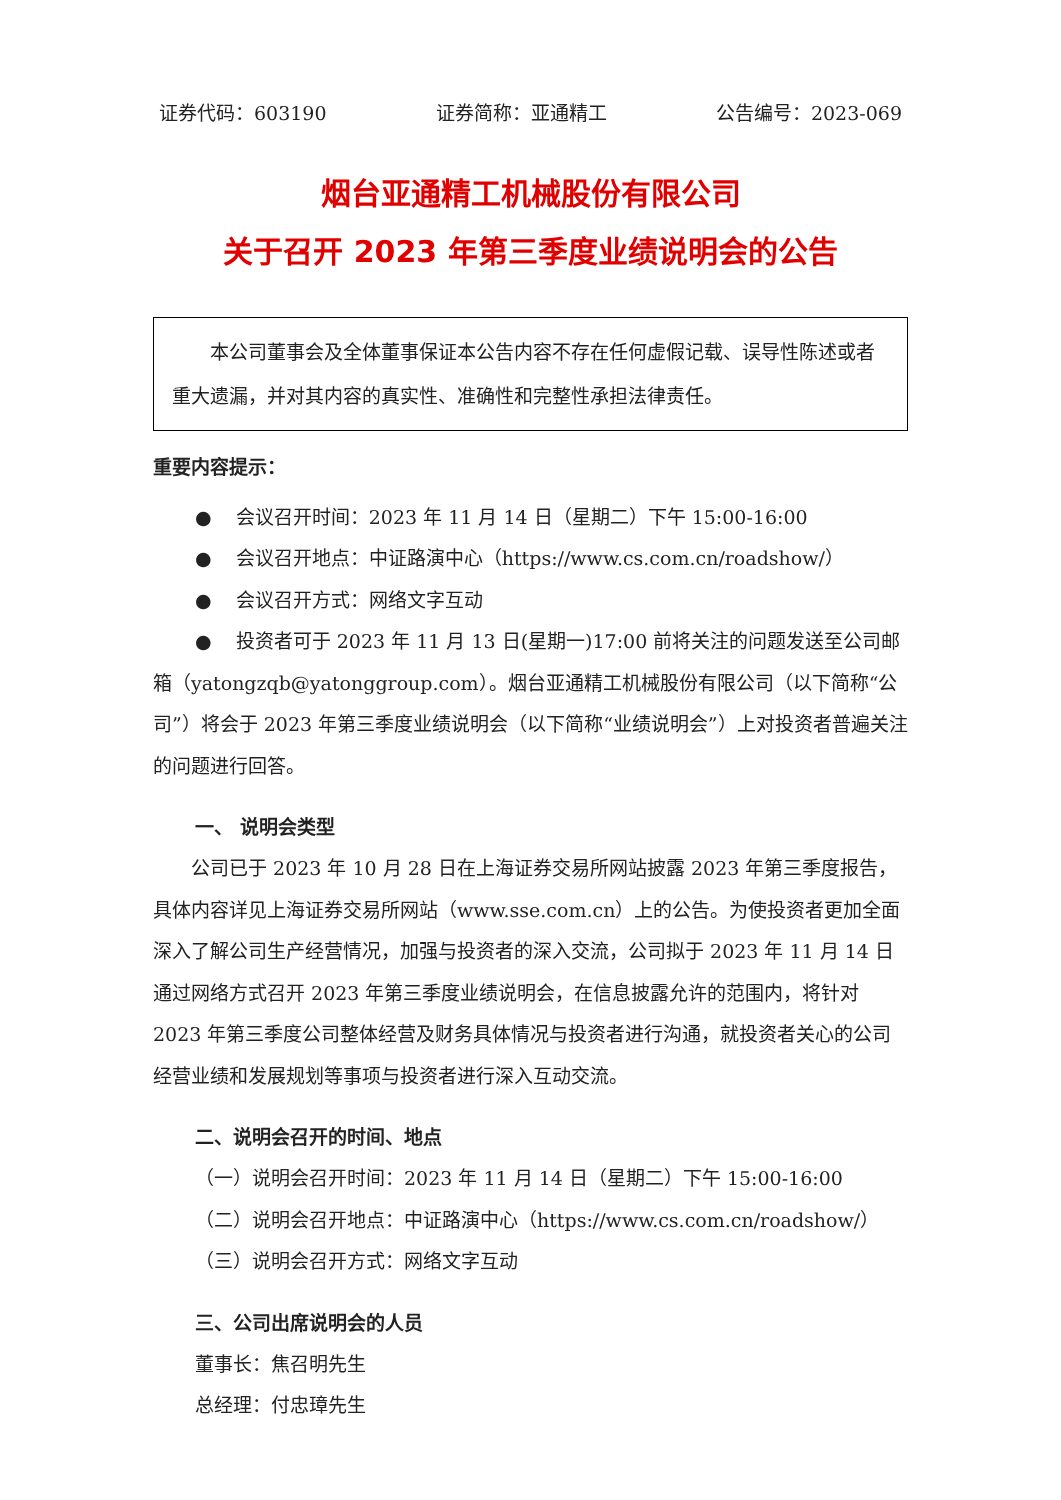证券代码：603190 证券简称：亚通精工 公告编号：2023-069
烟台亚通精工机械股份有限公司
关于召开 2023 年第三季度业绩说明会的公告
本公司董事会及全体董事保证本公告内容不存在任何虚假记载、误导性陈述或者重大遗漏，并对其内容的真实性、准确性和完整性承担法律责任。
重要内容提示：
● 会议召开时间：2023 年 11 月 14 日（星期二）下午 15:00-16:00
● 会议召开地点：中证路演中心（https://www.cs.com.cn/roadshow/）
● 会议召开方式：网络文字互动
● 投资者可于 2023 年 11 月 13 日(星期一)17:00 前将关注的问题发送至公司邮箱（yatongzqb@yatonggroup.com）。烟台亚通精工机械股份有限公司（以下简称“公司”）将会于 2023 年第三季度业绩说明会（以下简称“业绩说明会”）上对投资者普遍关注的问题进行回答。
一、 说明会类型
公司已于 2023 年 10 月 28 日在上海证券交易所网站披露 2023 年第三季度报告，具体内容详见上海证券交易所网站（www.sse.com.cn）上的公告。为使投资者更加全面深入了解公司生产经营情况，加强与投资者的深入交流，公司拟于 2023 年 11 月 14 日通过网络方式召开 2023 年第三季度业绩说明会，在信息披露允许的范围内，将针对 2023 年第三季度公司整体经营及财务具体情况与投资者进行沟通，就投资者关心的公司经营业绩和发展规划等事项与投资者进行深入互动交流。
二、说明会召开的时间、地点
（一）说明会召开时间：2023 年 11 月 14 日（星期二）下午 15:00-16:00
（二）说明会召开地点：中证路演中心（https://www.cs.com.cn/roadshow/）
（三）说明会召开方式：网络文字互动
三、公司出席说明会的人员
董事长：焦召明先生
总经理：付忠璋先生